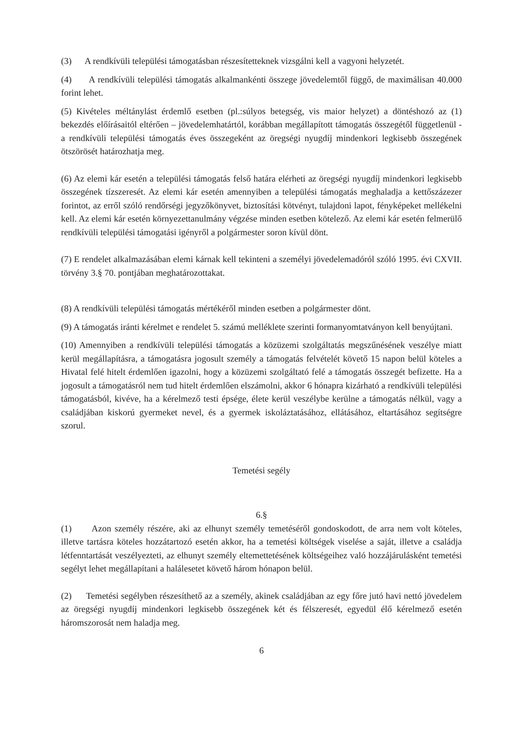(3) A rendkívüli települési támogatásban részesítetteknek vizsgálni kell a vagyoni helyzetét.
(4) A rendkívüli települési támogatás alkalmankénti összege jövedelemtől függő, de maximálisan 40.000 forint lehet.
(5) Kivételes méltánylást érdemlő esetben (pl.:súlyos betegség, vis maior helyzet) a döntéshozó az (1) bekezdés előírásaitól eltérően – jövedelemhatártól, korábban megállapított támogatás összegétől függetlenül - a rendkívüli települési támogatás éves összegeként az öregségi nyugdíj mindenkori legkisebb összegének ötszörösét határozhatja meg.
(6) Az elemi kár esetén a települési támogatás felső határa elérheti az öregségi nyugdíj mindenkori legkisebb összegének tízszeresét. Az elemi kár esetén amennyiben a települési támogatás meghaladja a kettőszázezer forintot, az erről szóló rendőrségi jegyzőkönyvet, biztosítási kötvényt, tulajdoni lapot, fényképeket mellékelni kell. Az elemi kár esetén környezettanulmány végzése minden esetben kötelező. Az elemi kár esetén felmerülő rendkívüli települési támogatási igényről a polgármester soron kívül dönt.
(7) E rendelet alkalmazásában elemi kárnak kell tekinteni a személyi jövedelemadóról szóló 1995. évi CXVII. törvény 3.§ 70. pontjában meghatározottakat.
(8) A rendkívüli települési támogatás mértékéről minden esetben a polgármester dönt.
(9) A támogatás iránti kérelmet e rendelet 5. számú melléklete szerinti formanyomtatványon kell benyújtani.
(10) Amennyiben a rendkívüli települési támogatás a közüzemi szolgáltatás megszűnésének veszélye miatt kerül megállapításra, a támogatásra jogosult személy a támogatás felvételét követő 15 napon belül köteles a Hivatal felé hitelt érdemlően igazolni, hogy a közüzemi szolgáltató felé a támogatás összegét befizette. Ha a jogosult a támogatásról nem tud hitelt érdemlően elszámolni, akkor 6 hónapra kizárható a rendkívüli települési támogatásból, kivéve, ha a kérelmező testi épsége, élete kerül veszélybe kerülne a támogatás nélkül, vagy a családjában kiskorú gyermeket nevel, és a gyermek iskoláztatásához, ellátásához, eltartásához segítségre szorul.
Temetési segély
6.§
(1) Azon személy részére, aki az elhunyt személy temetéséről gondoskodott, de arra nem volt köteles, illetve tartásra köteles hozzátartozó esetén akkor, ha a temetési költségek viselése a saját, illetve a családja létfenntartását veszélyezteti, az elhunyt személy eltemettetésének költségeihez való hozzájárulásként temetési segélyt lehet megállapítani a halálesetet követő három hónapon belül.
(2) Temetési segélyben részesíthető az a személy, akinek családjában az egy főre jutó havi nettó jövedelem az öregségi nyugdíj mindenkori legkisebb összegének két és félszeresét, egyedül élő kérelmező esetén háromszorosát nem haladja meg.
6